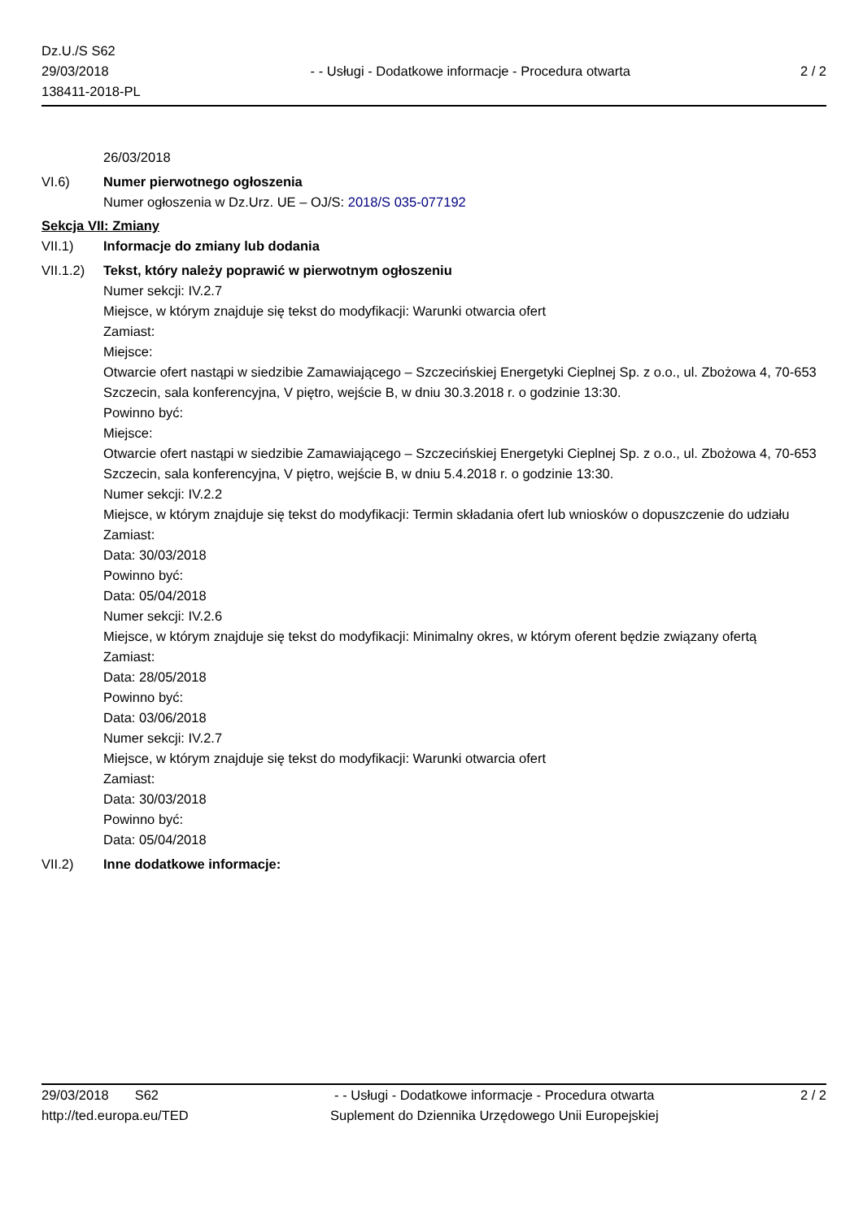Dz.U./S S62
29/03/2018
138411-2018-PL
- - Usługi - Dodatkowe informacje - Procedura otwarta
2 / 2
26/03/2018
VI.6) Numer pierwotnego ogłoszenia
Numer ogłoszenia w Dz.Urz. UE – OJ/S: 2018/S 035-077192
Sekcja VII: Zmiany
VII.1) Informacje do zmiany lub dodania
VII.1.2)
Tekst, który należy poprawić w pierwotnym ogłoszeniu
Numer sekcji: IV.2.7
Miejsce, w którym znajduje się tekst do modyfikacji: Warunki otwarcia ofert
Zamiast:
Miejsce:
Otwarcie ofert nastąpi w siedzibie Zamawiającego – Szczecińskiej Energetyki Cieplnej Sp. z o.o., ul. Zbożowa 4, 70-653 Szczecin, sala konferencyjna, V piętro, wejście B, w dniu 30.3.2018 r. o godzinie 13:30.
Powinno być:
Miejsce:
Otwarcie ofert nastąpi w siedzibie Zamawiającego – Szczecińskiej Energetyki Cieplnej Sp. z o.o., ul. Zbożowa 4, 70-653 Szczecin, sala konferencyjna, V piętro, wejście B, w dniu 5.4.2018 r. o godzinie 13:30.
Numer sekcji: IV.2.2
Miejsce, w którym znajduje się tekst do modyfikacji: Termin składania ofert lub wniosków o dopuszczenie do udziału
Zamiast:
Data: 30/03/2018
Powinno być:
Data: 05/04/2018
Numer sekcji: IV.2.6
Miejsce, w którym znajduje się tekst do modyfikacji: Minimalny okres, w którym oferent będzie związany ofertą
Zamiast:
Data: 28/05/2018
Powinno być:
Data: 03/06/2018
Numer sekcji: IV.2.7
Miejsce, w którym znajduje się tekst do modyfikacji: Warunki otwarcia ofert
Zamiast:
Data: 30/03/2018
Powinno być:
Data: 05/04/2018
VII.2) Inne dodatkowe informacje:
29/03/2018 S62
http://ted.europa.eu/TED
- - Usługi - Dodatkowe informacje - Procedura otwarta
Suplement do Dziennika Urzędowego Unii Europejskiej
2 / 2